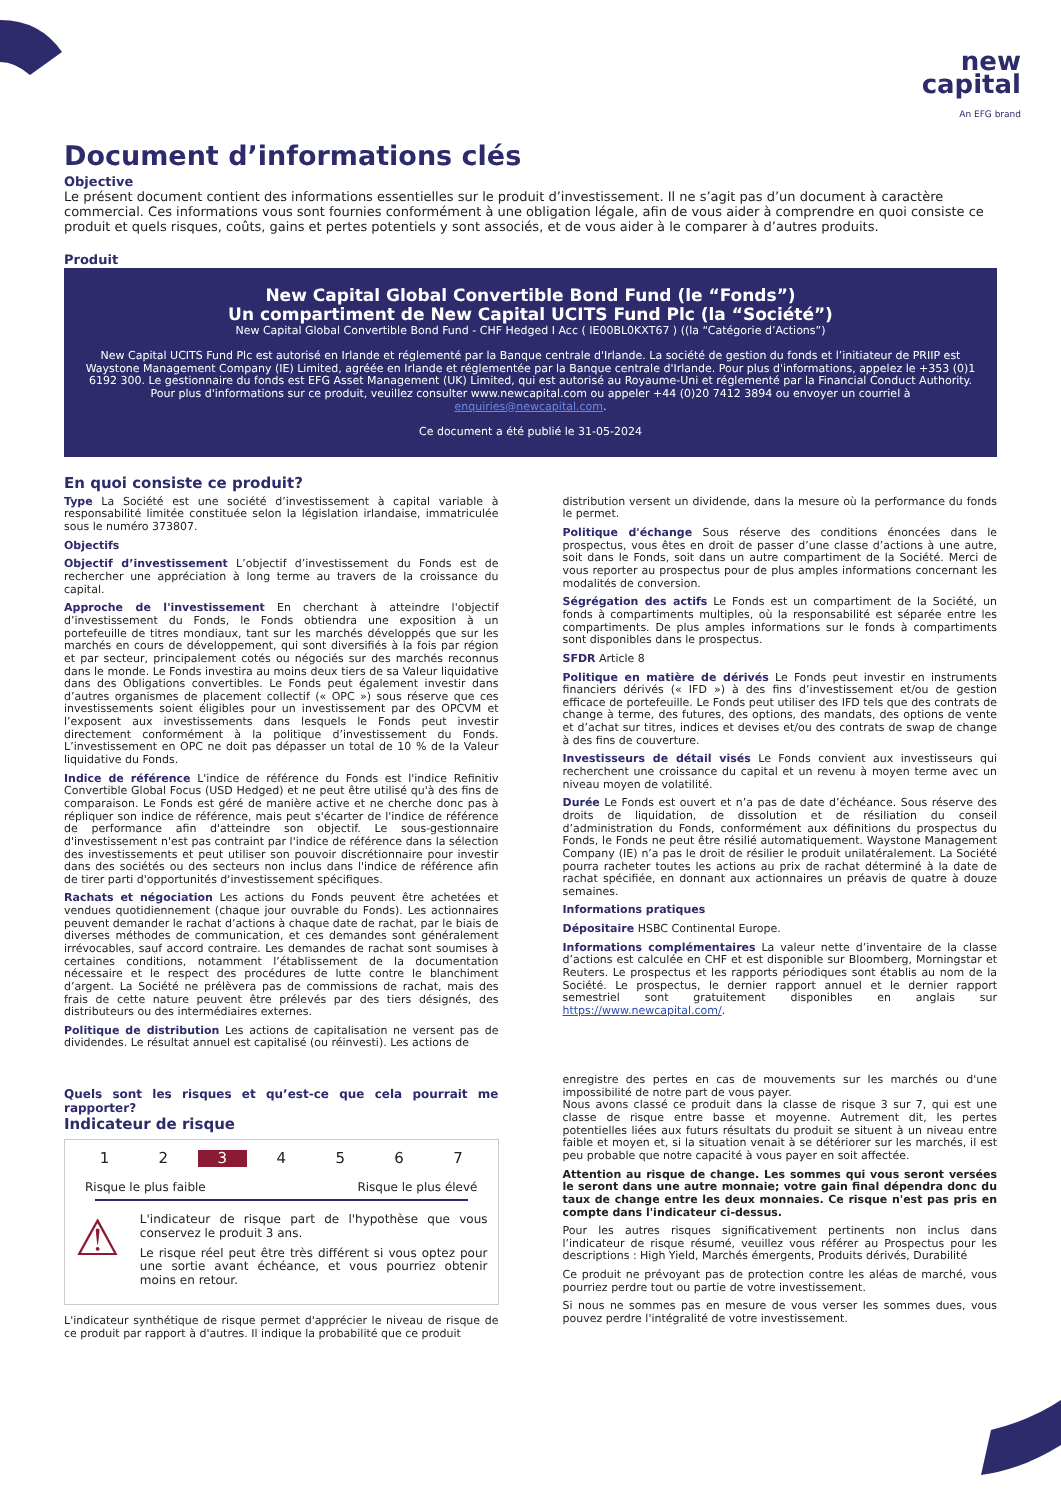new
capital
An EFG brand
Document d’informations clés
Objective
Le présent document contient des informations essentielles sur le produit d’investissement. Il ne s’agit pas d’un document à caractère commercial. Ces informations vous sont fournies conformément à une obligation légale, afin de vous aider à comprendre en quoi consiste ce produit et quels risques, coûts, gains et pertes potentiels y sont associés, et de vous aider à le comparer à d’autres produits.
Produit
New Capital Global Convertible Bond Fund (le “Fonds”)
Un compartiment de New Capital UCITS Fund Plc (la “Société”)
New Capital Global Convertible Bond Fund - CHF Hedged I Acc ( IE00BL0KXT67 ) ((la “Catégorie d’Actions”)
New Capital UCITS Fund Plc est autorisé en Irlande et réglementé par la Banque centrale d'Irlande. La société de gestion du fonds et l’initiateur de PRIIP est Waystone Management Company (IE) Limited, agréée en Irlande et réglementée par la Banque centrale d'Irlande. Pour plus d'informations, appelez le +353 (0)1 6192 300. Le gestionnaire du fonds est EFG Asset Management (UK) Limited, qui est autorisé au Royaume-Uni et réglementé par la Financial Conduct Authority. Pour plus d'informations sur ce produit, veuillez consulter www.newcapital.com ou appeler +44 (0)20 7412 3894 ou envoyer un courriel à enquiries@newcapital.com.
Ce document a été publié le 31-05-2024
En quoi consiste ce produit?
Type La Société est une société d’investissement à capital variable à responsabilité limitée constituée selon la législation irlandaise, immatriculée sous le numéro 373807.
Objectifs
Objectif d’investissement L’objectif d’investissement du Fonds est de rechercher une appréciation à long terme au travers de la croissance du capital.
Approche de l'investissement En cherchant à atteindre l'objectif d’investissement du Fonds, le Fonds obtiendra une exposition à un portefeuille de titres mondiaux, tant sur les marchés développés que sur les marchés en cours de développement, qui sont diversifiés à la fois par région et par secteur, principalement cotés ou négociés sur des marchés reconnus dans le monde. Le Fonds investira au moins deux tiers de sa Valeur liquidative dans des Obligations convertibles. Le Fonds peut également investir dans d’autres organismes de placement collectif (« OPC ») sous réserve que ces investissements soient éligibles pour un investissement par des OPCVM et l’exposent aux investissements dans lesquels le Fonds peut investir directement conformément à la politique d’investissement du Fonds. L’investissement en OPC ne doit pas dépasser un total de 10 % de la Valeur liquidative du Fonds.
Indice de référence L'indice de référence du Fonds est l'indice Refinitiv Convertible Global Focus (USD Hedged) et ne peut être utilisé qu'à des fins de comparaison. Le Fonds est géré de manière active et ne cherche donc pas à répliquer son indice de référence, mais peut s'écarter de l'indice de référence de performance afin d'atteindre son objectif. Le sous-gestionnaire d'investissement n'est pas contraint par l'indice de référence dans la sélection des investissements et peut utiliser son pouvoir discrétionnaire pour investir dans des sociétés ou des secteurs non inclus dans l'indice de référence afin de tirer parti d'opportunités d'investissement spécifiques.
Rachats et négociation Les actions du Fonds peuvent être achetées et vendues quotidiennement (chaque jour ouvrable du Fonds). Les actionnaires peuvent demander le rachat d’actions à chaque date de rachat, par le biais de diverses méthodes de communication, et ces demandes sont généralement irrévocables, sauf accord contraire. Les demandes de rachat sont soumises à certaines conditions, notamment l’établissement de la documentation nécessaire et le respect des procédures de lutte contre le blanchiment d’argent. La Société ne prélèvera pas de commissions de rachat, mais des frais de cette nature peuvent être prélevés par des tiers désignés, des distributeurs ou des intermédiaires externes.
Politique de distribution Les actions de capitalisation ne versent pas de dividendes. Le résultat annuel est capitalisé (ou réinvesti). Les actions de
distribution versent un dividende, dans la mesure où la performance du fonds le permet.
Politique d'échange Sous réserve des conditions énoncées dans le prospectus, vous êtes en droit de passer d’une classe d’actions à une autre, soit dans le Fonds, soit dans un autre compartiment de la Société. Merci de vous reporter au prospectus pour de plus amples informations concernant les modalités de conversion.
Ségrégation des actifs Le Fonds est un compartiment de la Société, un fonds à compartiments multiples, où la responsabilité est séparée entre les compartiments. De plus amples informations sur le fonds à compartiments sont disponibles dans le prospectus.
SFDR Article 8
Politique en matière de dérivés Le Fonds peut investir en instruments financiers dérivés (« IFD ») à des fins d’investissement et/ou de gestion efficace de portefeuille. Le Fonds peut utiliser des IFD tels que des contrats de change à terme, des futures, des options, des mandats, des options de vente et d’achat sur titres, indices et devises et/ou des contrats de swap de change à des fins de couverture.
Investisseurs de détail visés Le Fonds convient aux investisseurs qui recherchent une croissance du capital et un revenu à moyen terme avec un niveau moyen de volatilité.
Durée Le Fonds est ouvert et n’a pas de date d’échéance. Sous réserve des droits de liquidation, de dissolution et de résiliation du conseil d’administration du Fonds, conformément aux définitions du prospectus du Fonds, le Fonds ne peut être résilié automatiquement. Waystone Management Company (IE) n’a pas le droit de résilier le produit unilatéralement. La Société pourra racheter toutes les actions au prix de rachat déterminé à la date de rachat spécifiée, en donnant aux actionnaires un préavis de quatre à douze semaines.
Informations pratiques
Dépositaire HSBC Continental Europe.
Informations complémentaires La valeur nette d’inventaire de la classe d’actions est calculée en CHF et est disponible sur Bloomberg, Morningstar et Reuters. Le prospectus et les rapports périodiques sont établis au nom de la Société. Le prospectus, le dernier rapport annuel et le dernier rapport semestriel sont gratuitement disponibles en anglais sur https://www.newcapital.com/.
Quels sont les risques et qu’est-ce que cela pourrait me rapporter?
Indicateur de risque
1 2 3 4567
Risque le plus faible Risque le plus élevé
⚠
L'indicateur de risque part de l'hypothèse que vous conservez le produit 3 ans.
Le risque réel peut être très différent si vous optez pour une sortie avant échéance, et vous pourriez obtenir moins en retour.
L'indicateur synthétique de risque permet d'apprécier le niveau de risque de ce produit par rapport à d'autres. Il indique la probabilité que ce produit
enregistre des pertes en cas de mouvements sur les marchés ou d'une impossibilité de notre part de vous payer.
Nous avons classé ce produit dans la classe de risque 3 sur 7, qui est une classe de risque entre basse et moyenne. Autrement dit, les pertes potentielles liées aux futurs résultats du produit se situent à un niveau entre faible et moyen et, si la situation venait à se détériorer sur les marchés, il est peu probable que notre capacité à vous payer en soit affectée.
Attention au risque de change. Les sommes qui vous seront versées le seront dans une autre monnaie; votre gain final dépendra donc du taux de change entre les deux monnaies. Ce risque n'est pas pris en compte dans l'indicateur ci-dessus.
Pour les autres risques significativement pertinents non inclus dans l’indicateur de risque résumé, veuillez vous référer au Prospectus pour les descriptions : High Yield, Marchés émergents, Produits dérivés, Durabilité
Ce produit ne prévoyant pas de protection contre les aléas de marché, vous pourriez perdre tout ou partie de votre investissement.
Si nous ne sommes pas en mesure de vous verser les sommes dues, vous pouvez perdre l'intégralité de votre investissement.